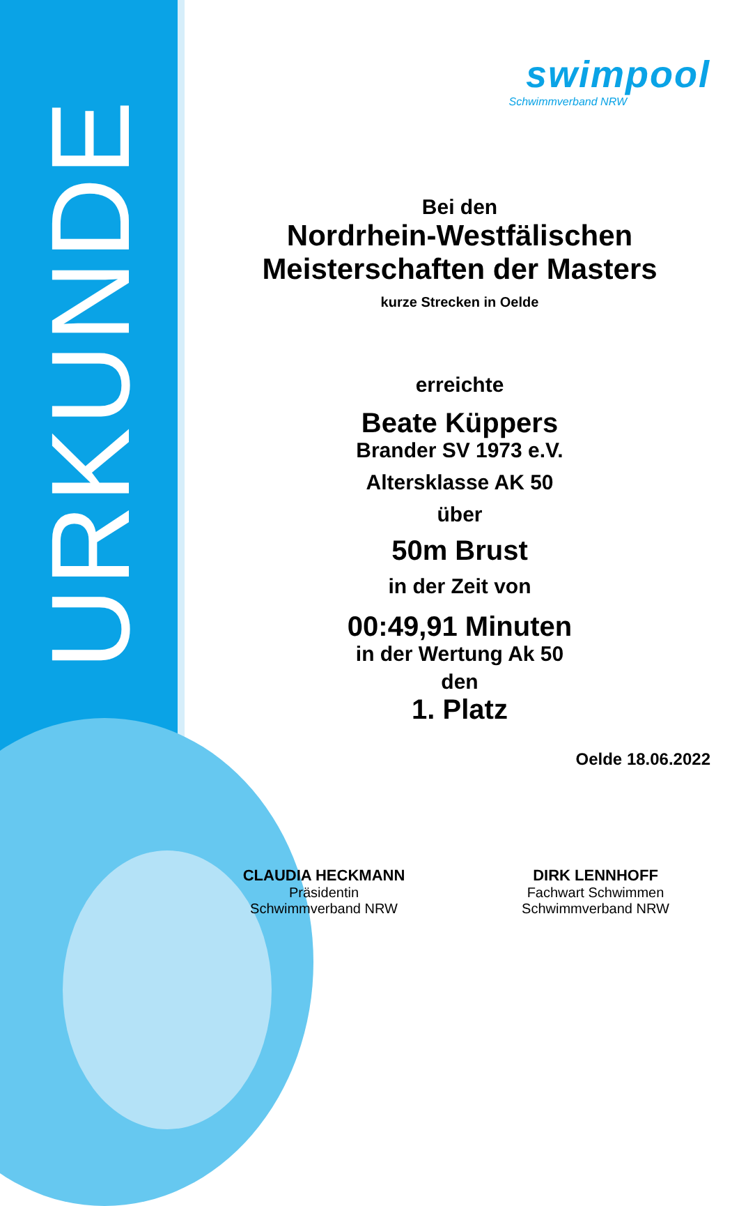URKUNDE
swimpool
Schwimmverband NRW
Bei den
Nordrhein-Westfälischen
Meisterschaften der Masters
kurze Strecken in Oelde
erreichte
Beate Küppers
Brander SV 1973 e.V.
Altersklasse AK 50
über
50m Brust
in der Zeit von
00:49,91 Minuten
in der Wertung Ak 50
den
1. Platz
Oelde 18.06.2022
CLAUDIA HECKMANN
Präsidentin
Schwimmverband NRW
DIRK LENNHOFF
Fachwart Schwimmen
Schwimmverband NRW